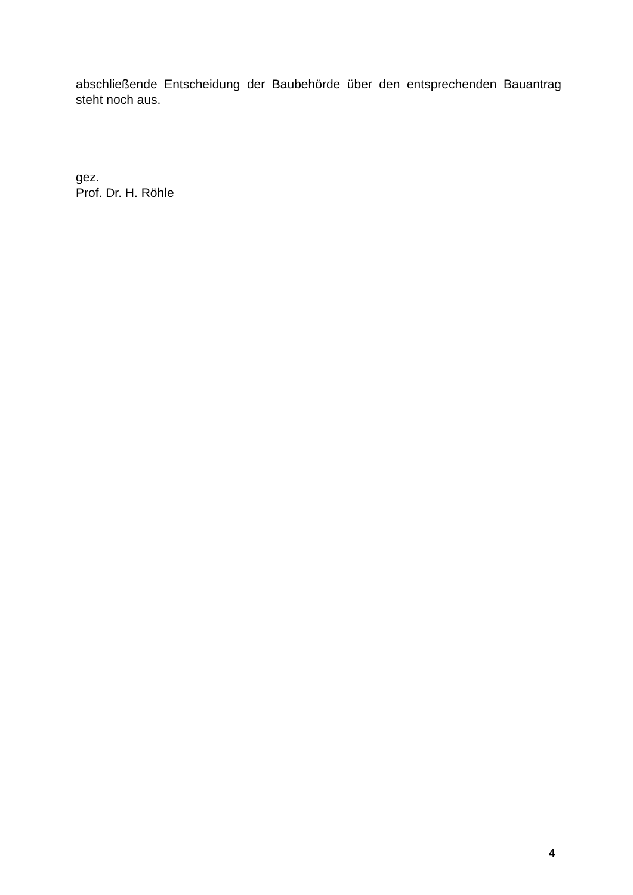abschließende Entscheidung der Baubehörde über den entsprechenden Bauantrag steht noch aus.
gez.
Prof. Dr. H. Röhle
4